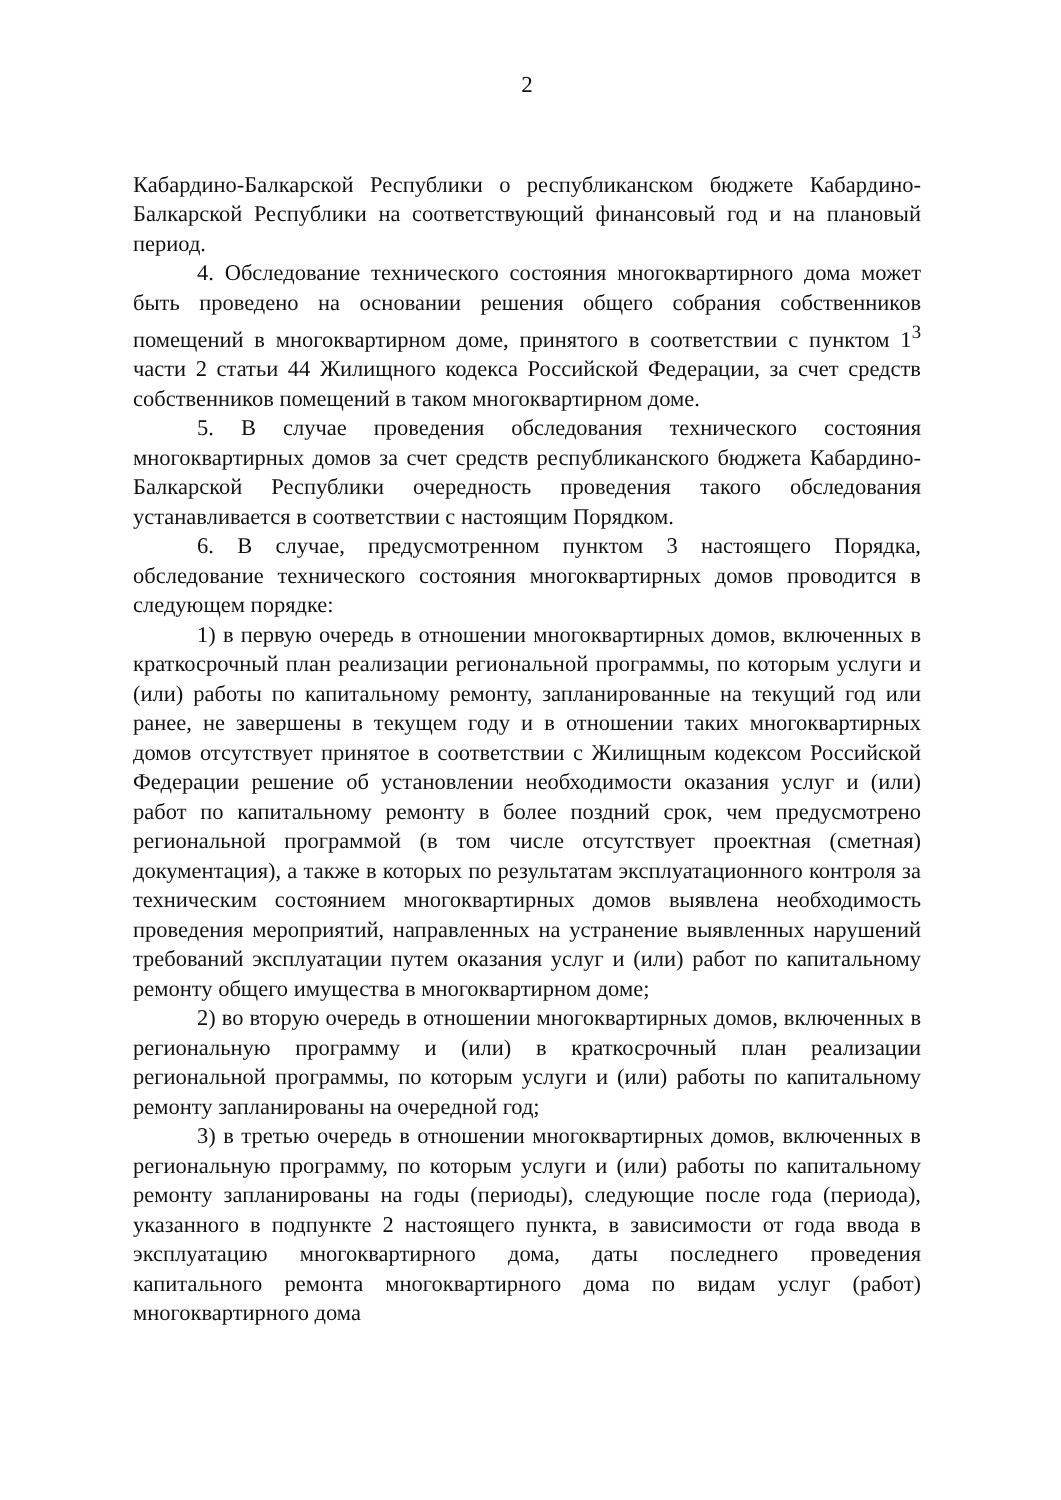2
Кабардино-Балкарской Республики о республиканском бюджете Кабардино-Балкарской Республики на соответствующий финансовый год и на плановый период.
4. Обследование технического состояния многоквартирного дома может быть проведено на основании решения общего собрания собственников помещений в многоквартирном доме, принятого в соответствии с пунктом 1<sup>3</sup> части 2 статьи 44 Жилищного кодекса Российской Федерации, за счет средств собственников помещений в таком многоквартирном доме.
5. В случае проведения обследования технического состояния многоквартирных домов за счет средств республиканского бюджета Кабардино-Балкарской Республики очередность проведения такого обследования устанавливается в соответствии с настоящим Порядком.
6. В случае, предусмотренном пунктом 3 настоящего Порядка, обследование технического состояния многоквартирных домов проводится в следующем порядке:
1) в первую очередь в отношении многоквартирных домов, включенных в краткосрочный план реализации региональной программы, по которым услуги и (или) работы по капитальному ремонту, запланированные на текущий год или ранее, не завершены в текущем году и в отношении таких многоквартирных домов отсутствует принятое в соответствии с Жилищным кодексом Российской Федерации решение об установлении необходимости оказания услуг и (или) работ по капитальному ремонту в более поздний срок, чем предусмотрено региональной программой (в том числе отсутствует проектная (сметная) документация), а также в которых по результатам эксплуатационного контроля за техническим состоянием многоквартирных домов выявлена необходимость проведения мероприятий, направленных на устранение выявленных нарушений требований эксплуатации путем оказания услуг и (или) работ по капитальному ремонту общего имущества в многоквартирном доме;
2) во вторую очередь в отношении многоквартирных домов, включенных в региональную программу и (или) в краткосрочный план реализации региональной программы, по которым услуги и (или) работы по капитальному ремонту запланированы на очередной год;
3) в третью очередь в отношении многоквартирных домов, включенных в региональную программу, по которым услуги и (или) работы по капитальному ремонту запланированы на годы (периоды), следующие после года (периода), указанного в подпункте 2 настоящего пункта, в зависимости от года ввода в эксплуатацию многоквартирного дома, даты последнего проведения капитального ремонта многоквартирного дома по видам услуг (работ) многоквартирного дома